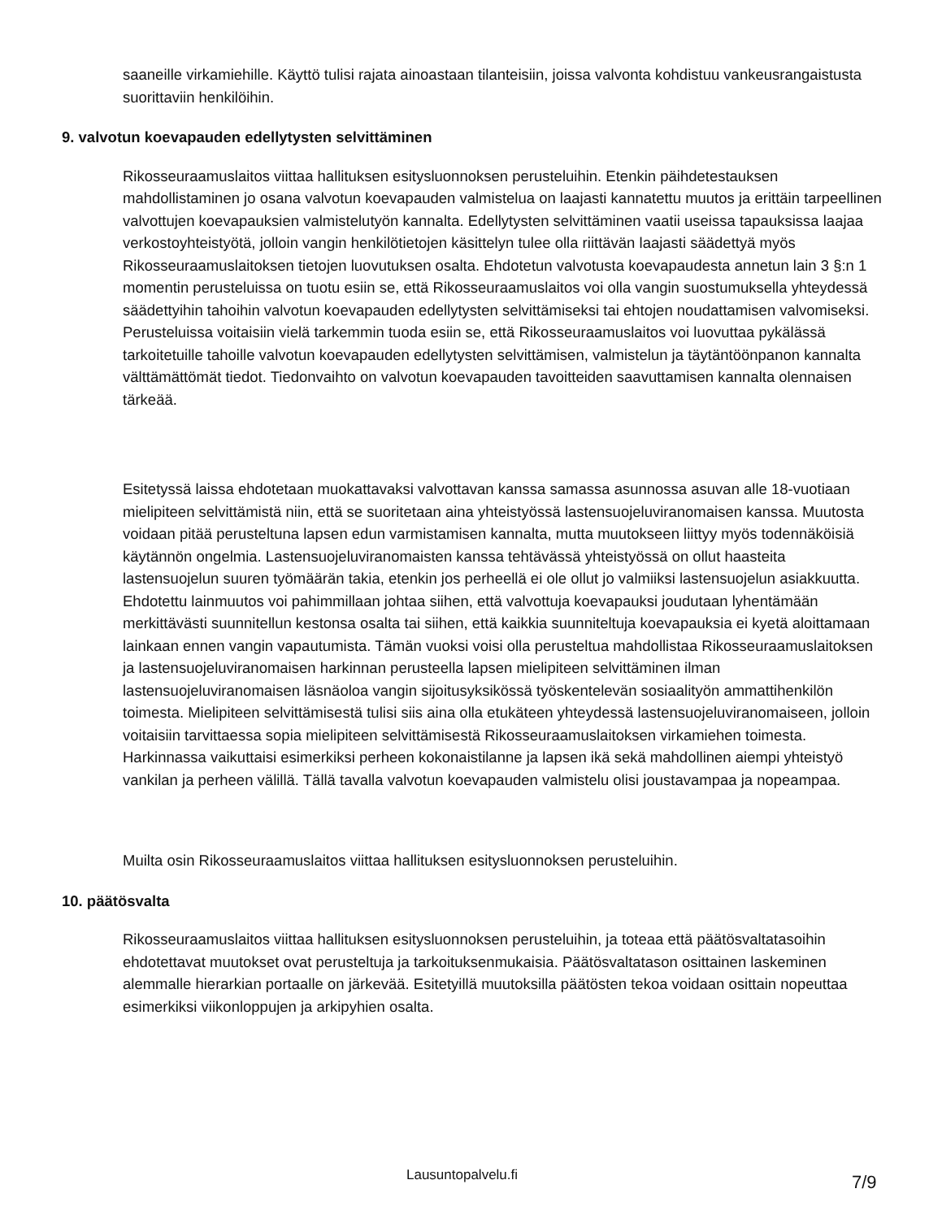saaneille virkamiehille. Käyttö tulisi rajata ainoastaan tilanteisiin, joissa valvonta kohdistuu vankeusrangaistusta suorittaviin henkilöihin.
9. valvotun koevapauden edellytysten selvittäminen
Rikosseuraamuslaitos viittaa hallituksen esitysluonnoksen perusteluihin. Etenkin päihdetestauksen mahdollistaminen jo osana valvotun koevapauden valmistelua on laajasti kannatettu muutos ja erittäin tarpeellinen valvottujen koevapauksien valmistelutyön kannalta. Edellytysten selvittäminen vaatii useissa tapauksissa laajaa verkostoyhteistyötä, jolloin vangin henkilötietojen käsittelyn tulee olla riittävän laajasti säädettyä myös Rikosseuraamuslaitoksen tietojen luovutuksen osalta. Ehdotetun valvotusta koevapaudesta annetun lain 3 §:n 1 momentin perusteluissa on tuotu esiin se, että Rikosseuraamuslaitos voi olla vangin suostumuksella yhteydessä säädettyihin tahoihin valvotun koevapauden edellytysten selvittämiseksi tai ehtojen noudattamisen valvomiseksi. Perusteluissa voitaisiin vielä tarkemmin tuoda esiin se, että Rikosseuraamuslaitos voi luovuttaa pykälässä tarkoitetuille tahoille valvotun koevapauden edellytysten selvittämisen, valmistelun ja täytäntöönpanon kannalta välttämättömät tiedot. Tiedonvaihto on valvotun koevapauden tavoitteiden saavuttamisen kannalta olennaisen tärkeää.
Esitetyssä laissa ehdotetaan muokattavaksi valvottavan kanssa samassa asunnossa asuvan alle 18-vuotiaan mielipiteen selvittämistä niin, että se suoritetaan aina yhteistyössä lastensuojeluviranomaisen kanssa. Muutosta voidaan pitää perusteltuna lapsen edun varmistamisen kannalta, mutta muutokseen liittyy myös todennäköisiä käytännön ongelmia. Lastensuojeluviranomaisten kanssa tehtävässä yhteistyössä on ollut haasteita lastensuojelun suuren työmäärän takia, etenkin jos perheellä ei ole ollut jo valmiiksi lastensuojelun asiakkuutta. Ehdotettu lainmuutos voi pahimmillaan johtaa siihen, että valvottuja koevapauksi joudutaan lyhentämään merkittävästi suunnitellun kestonsa osalta tai siihen, että kaikkia suunniteltuja koevapauksia ei kyetä aloittamaan lainkaan ennen vangin vapautumista. Tämän vuoksi voisi olla perusteltua mahdollistaa Rikosseuraamuslaitoksen ja lastensuojeluviranomaisen harkinnan perusteella lapsen mielipiteen selvittäminen ilman lastensuojeluviranomaisen läsnäoloa vangin sijoitusyksikössä työskentelevän sosiaalityön ammattihenkilön toimesta. Mielipiteen selvittämisestä tulisi siis aina olla etukäteen yhteydessä lastensuojeluviranomaiseen, jolloin voitaisiin tarvittaessa sopia mielipiteen selvittämisestä Rikosseuraamuslaitoksen virkamiehen toimesta. Harkinnassa vaikuttaisi esimerkiksi perheen kokonaistilanne ja lapsen ikä sekä mahdollinen aiempi yhteistyö vankilan ja perheen välillä. Tällä tavalla valvotun koevapauden valmistelu olisi joustavampaa ja nopeampaa.
Muilta osin Rikosseuraamuslaitos viittaa hallituksen esitysluonnoksen perusteluihin.
10. päätösvalta
Rikosseuraamuslaitos viittaa hallituksen esitysluonnoksen perusteluihin, ja toteaa että päätösvaltatasoihin ehdotettavat muutokset ovat perusteltuja ja tarkoituksenmukaisia. Päätösvaltatason osittainen laskeminen alemmalle hierarkian portaalle on järkevää. Esitetyillä muutoksilla päätösten tekoa voidaan osittain nopeuttaa esimerkiksi viikonloppujen ja arkipyhien osalta.
Lausuntopalvelu.fi 7/9